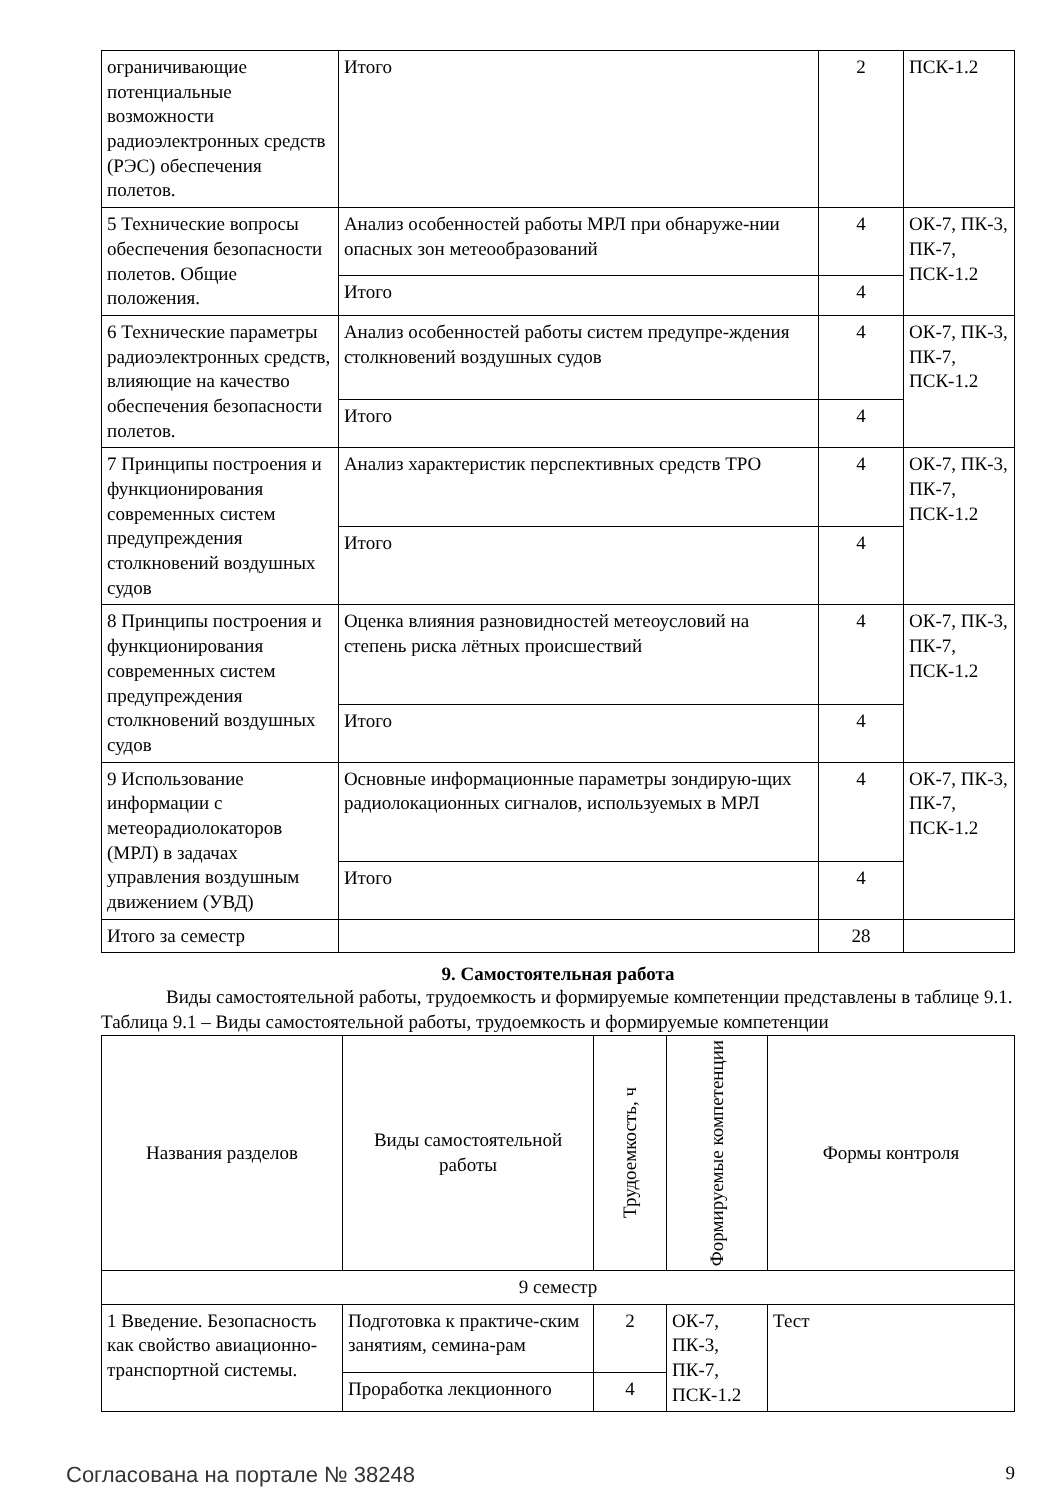| ограничивающие потенциальные возможности радиоэлектронных средств (РЭС) обеспечения полетов. | Итого | 2 | ПСК-1.2 |
| 5 Технические вопросы обеспечения безопасности полетов. Общие положения. | Анализ особенностей работы МРЛ при обнаруже-нии опасных зон метеообразований | 4 | ОК-7, ПК-3, ПК-7, ПСК-1.2 |
| | Итого | 4 | |
| 6 Технические параметры радиоэлектронных средств, влияющие на качество обеспечения безопасности полетов. | Анализ особенностей работы систем предупре-ждения столкновений воздушных судов | 4 | ОК-7, ПК-3, ПК-7, ПСК-1.2 |
| | Итого | 4 | |
| 7 Принципы построения и функционирования современных систем предупреждения столкновений воздушных судов | Анализ характеристик перспективных средств ТРО | 4 | ОК-7, ПК-3, ПК-7, ПСК-1.2 |
| | Итого | 4 | |
| 8 Принципы построения и функционирования современных систем предупреждения столкновений воздушных судов | Оценка влияния разновидностей метеоусловий на степень риска лётных происшествий | 4 | ОК-7, ПК-3, ПК-7, ПСК-1.2 |
| | Итого | 4 | |
| 9 Использование информации с метеорадиолокаторов (МРЛ) в задачах управления воздушным движением (УВД) | Основные информационные параметры зондирую-щих радиолокационных сигналов, используемых в МРЛ | 4 | ОК-7, ПК-3, ПК-7, ПСК-1.2 |
| | Итого | 4 | |
| Итого за семестр | | 28 | |
9. Самостоятельная работа
Виды самостоятельной работы, трудоемкость и формируемые компетенции представлены в таблице 9.1.
Таблица 9.1 – Виды самостоятельной работы, трудоемкость и формируемые компетенции
| Названия разделов | Виды самостоятельной работы | Трудоемкость, ч | Формируемые компетенции | Формы контроля |
| --- | --- | --- | --- | --- |
| 9 семестр | | | | |
| 1 Введение. Безопасность как свойство авиационно-транспортной системы. | Подготовка к практиче-ским занятиям, семина-рам | 2 | ОК-7, ПК-3, ПК-7, ПСК-1.2 | Тест |
| | Проработка лекционного | 4 | | |
Согласована на портале № 38248 9